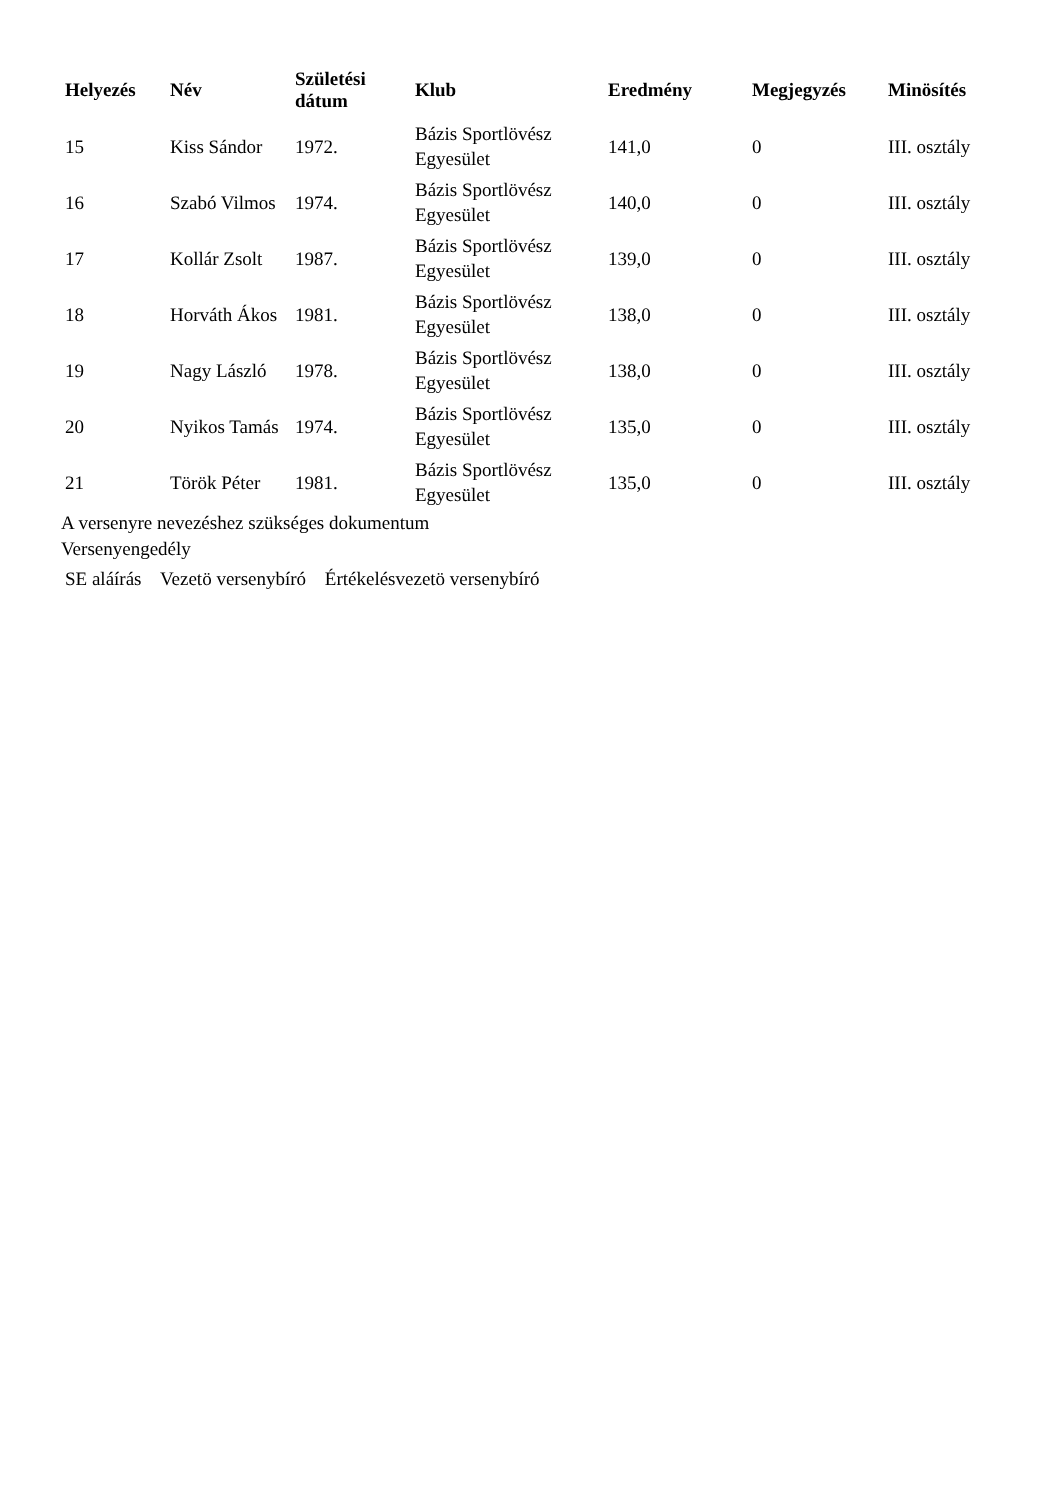| Helyezés | Név | Születési dátum | Klub | Eredmény | Megjegyzés | Minösítés |
| --- | --- | --- | --- | --- | --- | --- |
| 15 | Kiss Sándor | 1972. | Bázis Sportlövész Egyesület | 141,0 | 0 | III. osztály |
| 16 | Szabó Vilmos | 1974. | Bázis Sportlövész Egyesület | 140,0 | 0 | III. osztály |
| 17 | Kollár Zsolt | 1987. | Bázis Sportlövész Egyesület | 139,0 | 0 | III. osztály |
| 18 | Horváth Ákos | 1981. | Bázis Sportlövész Egyesület | 138,0 | 0 | III. osztály |
| 19 | Nagy László | 1978. | Bázis Sportlövész Egyesület | 138,0 | 0 | III. osztály |
| 20 | Nyikos Tamás | 1974. | Bázis Sportlövész Egyesület | 135,0 | 0 | III. osztály |
| 21 | Török Péter | 1981. | Bázis Sportlövész Egyesület | 135,0 | 0 | III. osztály |
A versenyre nevezéshez szükséges dokumentum
Versenyengedély
SE aláírás Vezetö versenybíró Értékelésvezetö versenybíró